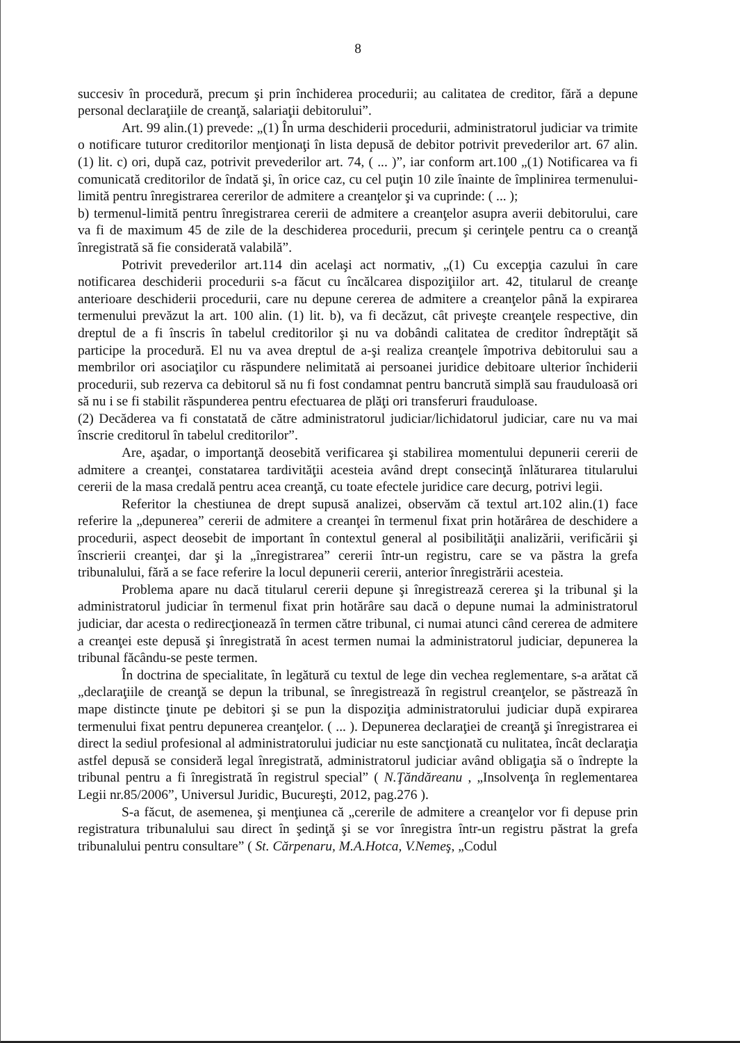8
succesiv în procedură, precum şi prin închiderea procedurii; au calitatea de creditor, fără a depune personal declaraţiile de creanţă, salariaţii debitorului”.
Art. 99 alin.(1) prevede: „(1) În urma deschiderii procedurii, administratorul judiciar va trimite o notificare tuturor creditorilor menţionaţi în lista depusă de debitor potrivit prevederilor art. 67 alin. (1) lit. c) ori, după caz, potrivit prevederilor art. 74, ( ... )”, iar conform art.100 „(1) Notificarea va fi comunicată creditorilor de îndată şi, în orice caz, cu cel puţin 10 zile înainte de împlinirea termenului-limită pentru înregistrarea cererilor de admitere a creanţelor şi va cuprinde: ( ... );
b) termenul-limită pentru înregistrarea cererii de admitere a creanţelor asupra averii debitorului, care va fi de maximum 45 de zile de la deschiderea procedurii, precum şi cerinţele pentru ca o creanţă înregistrată să fie considerată valabilă”.
Potrivit prevederilor art.114 din acelaşi act normativ, „(1) Cu excepţia cazului în care notificarea deschiderii procedurii s-a făcut cu încălcarea dispoziţiilor art. 42, titularul de creanţe anterioare deschiderii procedurii, care nu depune cererea de admitere a creanţelor până la expirarea termenului prevăzut la art. 100 alin. (1) lit. b), va fi decăzut, cât priveşte creanţele respective, din dreptul de a fi înscris în tabelul creditorilor şi nu va dobândi calitatea de creditor îndreptăţit să participe la procedură. El nu va avea dreptul de a-şi realiza creanţele împotriva debitorului sau a membrilor ori asociaţilor cu răspundere nelimitată ai persoanei juridice debitoare ulterior închiderii procedurii, sub rezerva ca debitorul să nu fi fost condamnat pentru bancrută simplă sau frauduloasă ori să nu i se fi stabilit răspunderea pentru efectuarea de plăţi ori transferuri frauduloase.
(2) Decăderea va fi constatată de către administratorul judiciar/lichidatorul judiciar, care nu va mai înscrie creditorul în tabelul creditorilor”.
Are, aşadar, o importanţă deosebită verificarea şi stabilirea momentului depunerii cererii de admitere a creanţei, constatarea tardivităţii acesteia având drept consecinţă înlăturarea titularului cererii de la masa credală pentru acea creanţă, cu toate efectele juridice care decurg, potrivi legii.
Referitor la chestiunea de drept supusă analizei, observăm că textul art.102 alin.(1) face referire la „depunerea” cererii de admitere a creanţei în termenul fixat prin hotărârea de deschidere a procedurii, aspect deosebit de important în contextul general al posibilităţii analizării, verificării şi înscrierii creanţei, dar şi la „înregistrarea” cererii într-un registru, care se va păstra la grefa tribunalului, fără a se face referire la locul depunerii cererii, anterior înregistrării acesteia.
Problema apare nu dacă titularul cererii depune şi înregistrează cererea şi la tribunal şi la administratorul judiciar în termenul fixat prin hotărâre sau dacă o depune numai la administratorul judiciar, dar acesta o redirecţionează în termen către tribunal, ci numai atunci când cererea de admitere a creanţei este depusă şi înregistrată în acest termen numai la administratorul judiciar, depunerea la tribunal făcându-se peste termen.
În doctrina de specialitate, în legătură cu textul de lege din vechea reglementare, s-a arătat că „declaraţiile de creanţă se depun la tribunal, se înregistrează în registrul creanţelor, se păstrează în mape distincte ţinute pe debitori şi se pun la dispoziţia administratorului judiciar după expirarea termenului fixat pentru depunerea creanţelor. ( ... ). Depunerea declaraţiei de creanţă şi înregistrarea ei direct la sediul profesional al administratorului judiciar nu este sancţionată cu nulitatea, încât declaraţia astfel depusă se consideră legal înregistrată, administratorul judiciar având obligaţia să o îndrepte la tribunal pentru a fi înregistrată în registrul special” ( N.Ţăndăreanu , „Insolvenţa în reglementarea Legii nr.85/2006”, Universul Juridic, Bucureşti, 2012, pag.276 ).
S-a făcut, de asemenea, şi menţiunea că „cererile de admitere a creanţelor vor fi depuse prin registratura tribunalului sau direct în şedinţă şi se vor înregistra într-un registru păstrat la grefa tribunalului pentru consultare” ( St. Cărpenaru, M.A.Hotca, V.Nemeş, „Codul